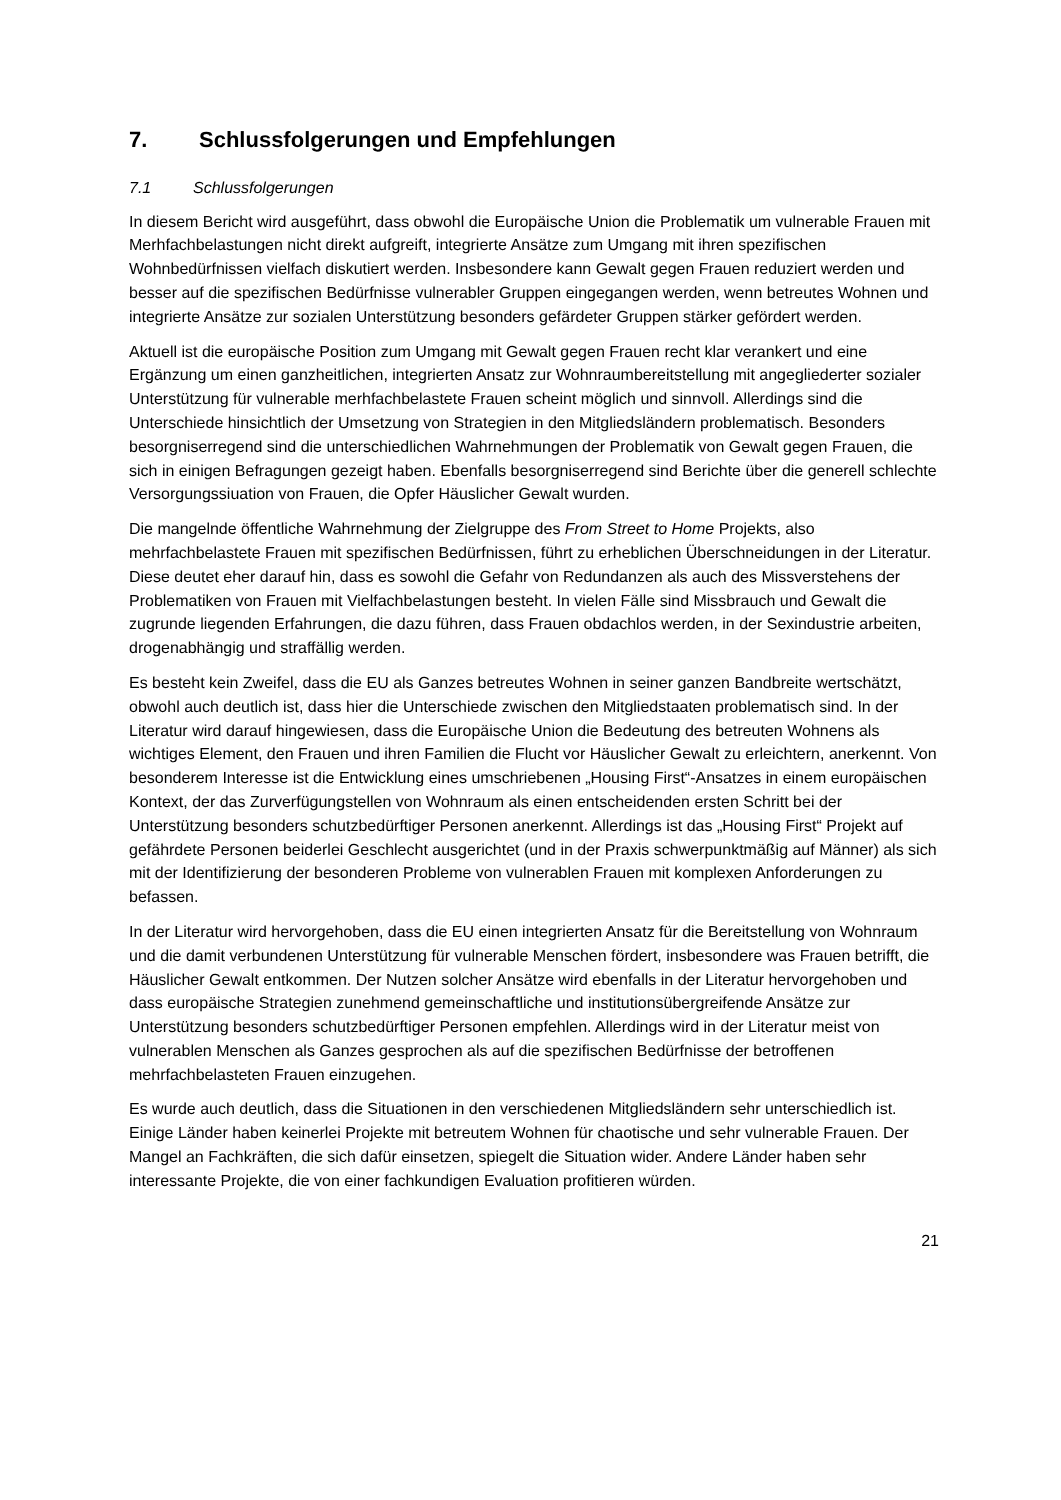7. Schlussfolgerungen und Empfehlungen
7.1 Schlussfolgerungen
In diesem Bericht wird ausgeführt, dass obwohl die Europäische Union die Problematik um vulnerable Frauen mit Merhfachbelastungen nicht direkt aufgreift, integrierte Ansätze zum Umgang mit ihren spezifischen Wohnbedürfnissen vielfach diskutiert werden. Insbesondere kann Gewalt gegen Frauen reduziert werden und besser auf die spezifischen Bedürfnisse vulnerabler Gruppen eingegangen werden, wenn betreutes Wohnen und integrierte Ansätze zur sozialen Unterstützung besonders gefärdeter Gruppen stärker gefördert werden.
Aktuell ist die europäische Position zum Umgang mit Gewalt gegen Frauen recht klar verankert und eine Ergänzung um einen ganzheitlichen, integrierten Ansatz zur Wohnraumbereitstellung mit angegliederter sozialer Unterstützung für vulnerable merhfachbelastete Frauen scheint möglich und sinnvoll. Allerdings sind die Unterschiede hinsichtlich der Umsetzung von Strategien in den Mitgliedsländern problematisch. Besonders besorgniserregend sind die unterschiedlichen Wahrnehmungen der Problematik von Gewalt gegen Frauen, die sich in einigen Befragungen gezeigt haben. Ebenfalls besorgniserregend sind Berichte über die generell schlechte Versorgungssiuation von Frauen, die Opfer Häuslicher Gewalt wurden.
Die mangelnde öffentliche Wahrnehmung der Zielgruppe des From Street to Home Projekts, also mehrfachbelastete Frauen mit spezifischen Bedürfnissen, führt zu erheblichen Überschneidungen in der Literatur. Diese deutet eher darauf hin, dass es sowohl die Gefahr von Redundanzen als auch des Missverstehens der Problematiken von Frauen mit Vielfachbelastungen besteht. In vielen Fälle sind Missbrauch und Gewalt die zugrunde liegenden Erfahrungen, die dazu führen, dass Frauen obdachlos werden, in der Sexindustrie arbeiten, drogenabhängig und straffällig werden.
Es besteht kein Zweifel, dass die EU als Ganzes betreutes Wohnen in seiner ganzen Bandbreite wertschätzt, obwohl auch deutlich ist, dass hier die Unterschiede zwischen den Mitgliedstaaten problematisch sind. In der Literatur wird darauf hingewiesen, dass die Europäische Union die Bedeutung des betreuten Wohnens als wichtiges Element, den Frauen und ihren Familien die Flucht vor Häuslicher Gewalt zu erleichtern, anerkennt. Von besonderem Interesse ist die Entwicklung eines umschriebenen „Housing First“-Ansatzes in einem europäischen Kontext, der das Zurverfügungstellen von Wohnraum als einen entscheidenden ersten Schritt bei der Unterstützung besonders schutzbedürftiger Personen anerkennt. Allerdings ist das „Housing First“ Projekt auf gefährdete Personen beiderlei Geschlecht ausgerichtet (und in der Praxis schwerpunktmäßig auf Männer) als sich mit der Identifizierung der besonderen Probleme von vulnerablen Frauen mit komplexen Anforderungen zu befassen.
In der Literatur wird hervorgehoben, dass die EU einen integrierten Ansatz für die Bereitstellung von Wohnraum und die damit verbundenen Unterstützung für vulnerable Menschen fördert, insbesondere was Frauen betrifft, die Häuslicher Gewalt entkommen. Der Nutzen solcher Ansätze wird ebenfalls in der Literatur hervorgehoben und dass europäische Strategien zunehmend gemeinschaftliche und institutionsübergreifende Ansätze zur Unterstützung besonders schutzbedürftiger Personen empfehlen. Allerdings wird in der Literatur meist von vulnerablen Menschen als Ganzes gesprochen als auf die spezifischen Bedürfnisse der betroffenen mehrfachbelasteten Frauen einzugehen.
Es wurde auch deutlich, dass die Situationen in den verschiedenen Mitgliedsländern sehr unterschiedlich ist. Einige Länder haben keinerlei Projekte mit betreutem Wohnen für chaotische und sehr vulnerable Frauen. Der Mangel an Fachkräften, die sich dafür einsetzen, spiegelt die Situation wider. Andere Länder haben sehr interessante Projekte, die von einer fachkundigen Evaluation profitieren würden.
21